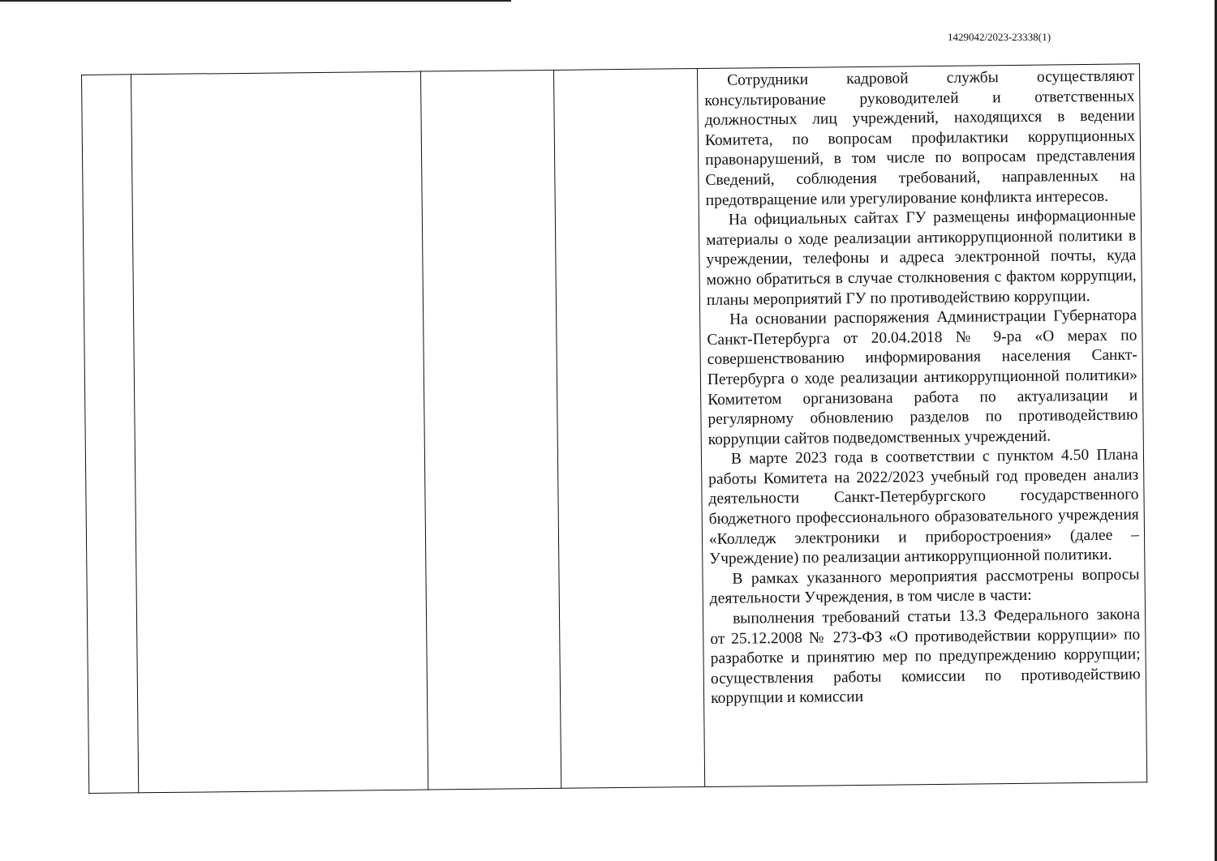1429042/2023-23338(1)
| | | | | Сотрудники кадровой службы осуществляют консультирование руководителей и ответственных должностных лиц учреждений, находящихся в ведении Комитета, по вопросам профилактики коррупционных правонарушений, в том числе по вопросам представления Сведений, соблюдения требований, направленных на предотвращение или урегулирование конфликта интересов. На официальных сайтах ГУ размещены информационные материалы о ходе реализации антикоррупционной политики в учреждении, телефоны и адреса электронной почты, куда можно обратиться в случае столкновения с фактом коррупции, планы мероприятий ГУ по противодействию коррупции. На основании распоряжения Администрации Губернатора Санкт-Петербурга от 20.04.2018 № 9-ра «О мерах по совершенствованию информирования населения Санкт-Петербурга о ходе реализации антикоррупционной политики» Комитетом организована работа по актуализации и регулярному обновлению разделов по противодействию коррупции сайтов подведомственных учреждений. В марте 2023 года в соответствии с пунктом 4.50 Плана работы Комитета на 2022/2023 учебный год проведен анализ деятельности Санкт-Петербургского государственного бюджетного профессионального образовательного учреждения «Колледж электроники и приборостроения» (далее – Учреждение) по реализации антикоррупционной политики. В рамках указанного мероприятия рассмотрены вопросы деятельности Учреждения, в том числе в части: выполнения требований статьи 13.3 Федерального закона от 25.12.2008 № 273-ФЗ «О противодействии коррупции» по разработке и принятию мер по предупреждению коррупции; осуществления работы комиссии по противодействию коррупции и комиссии |